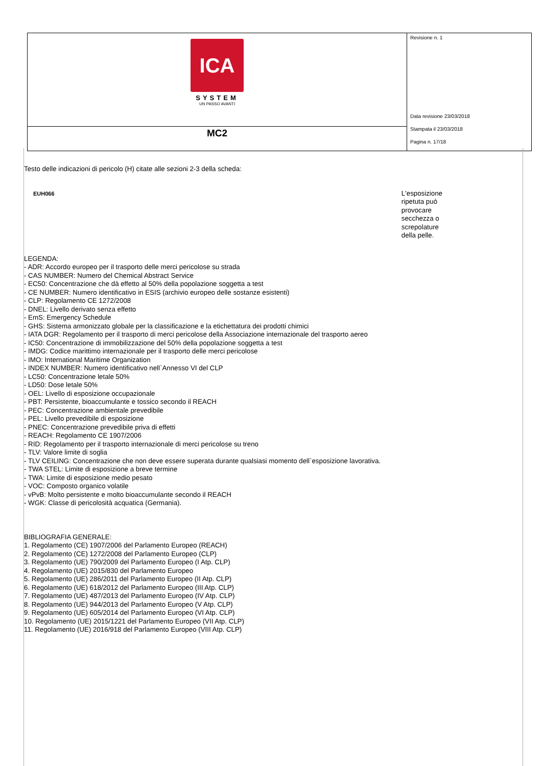| ICA SYSTEM UN PASSO AVANTI | Revisione n. 1 Data revisione 23/03/2018 Stampata il 23/03/2018 Pagina n. 17/18 |
| MC2 | |
Testo delle indicazioni di pericolo (H) citate alle sezioni 2-3 della scheda:
| EUH066 | L'esposizione ripetuta può provocare secchezza o screpolature della pelle. |
LEGENDA:
- ADR: Accordo europeo per il trasporto delle merci pericolose su strada
- CAS NUMBER: Numero del Chemical Abstract Service
- EC50: Concentrazione che dà effetto al 50% della popolazione soggetta a test
- CE NUMBER: Numero identificativo in ESIS (archivio europeo delle sostanze esistenti)
- CLP: Regolamento CE 1272/2008
- DNEL: Livello derivato senza effetto
- EmS: Emergency Schedule
- GHS: Sistema armonizzato globale per la classificazione e la etichettatura dei prodotti chimici
- IATA DGR: Regolamento per il trasporto di merci pericolose della Associazione internazionale del trasporto aereo
- IC50: Concentrazione di immobilizzazione del 50% della popolazione soggetta a test
- IMDG: Codice marittimo internazionale per il trasporto delle merci pericolose
- IMO: International Maritime Organization
- INDEX NUMBER: Numero identificativo nell`Annesso VI del CLP
- LC50: Concentrazione letale 50%
- LD50: Dose letale 50%
- OEL: Livello di esposizione occupazionale
- PBT: Persistente, bioaccumulante e tossico secondo il REACH
- PEC: Concentrazione ambientale prevedibile
- PEL: Livello prevedibile di esposizione
- PNEC: Concentrazione prevedibile priva di effetti
- REACH: Regolamento CE 1907/2006
- RID: Regolamento per il trasporto internazionale di merci pericolose su treno
- TLV: Valore limite di soglia
- TLV CEILING: Concentrazione che non deve essere superata durante qualsiasi momento dell`esposizione lavorativa.
- TWA STEL: Limite di esposizione a breve termine
- TWA: Limite di esposizione medio pesato
- VOC: Composto organico volatile
- vPvB: Molto persistente e molto bioaccumulante secondo il REACH
- WGK: Classe di pericolosità acquatica (Germania).
BIBLIOGRAFIA GENERALE:
1. Regolamento (CE) 1907/2006 del Parlamento Europeo (REACH)
2. Regolamento (CE) 1272/2008 del Parlamento Europeo (CLP)
3. Regolamento (UE) 790/2009 del Parlamento Europeo (I Atp. CLP)
4. Regolamento (UE) 2015/830 del Parlamento Europeo
5. Regolamento (UE) 286/2011 del Parlamento Europeo (II Atp. CLP)
6. Regolamento (UE) 618/2012 del Parlamento Europeo (III Atp. CLP)
7. Regolamento (UE) 487/2013 del Parlamento Europeo (IV Atp. CLP)
8. Regolamento (UE) 944/2013 del Parlamento Europeo (V Atp. CLP)
9. Regolamento (UE) 605/2014 del Parlamento Europeo (VI Atp. CLP)
10. Regolamento (UE) 2015/1221 del Parlamento Europeo (VII Atp. CLP)
11. Regolamento (UE) 2016/918 del Parlamento Europeo (VIII Atp. CLP)